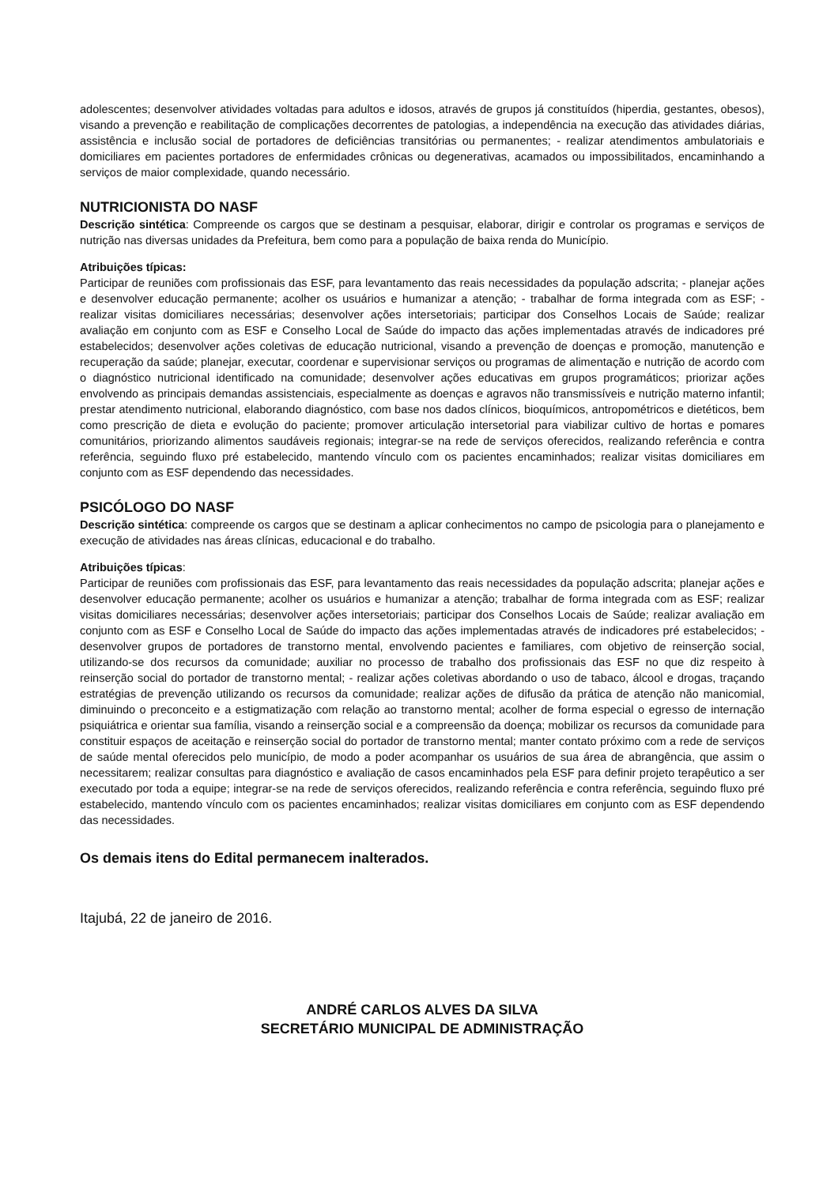adolescentes; desenvolver atividades voltadas para adultos e idosos, através de grupos já constituídos (hiperdia, gestantes, obesos), visando a prevenção e reabilitação de complicações decorrentes de patologias, a independência na execução das atividades diárias, assistência e inclusão social de portadores de deficiências transitórias ou permanentes; - realizar atendimentos ambulatoriais e domiciliares em pacientes portadores de enfermidades crônicas ou degenerativas, acamados ou impossibilitados, encaminhando a serviços de maior complexidade, quando necessário.
NUTRICIONISTA DO NASF
Descrição sintética: Compreende os cargos que se destinam a pesquisar, elaborar, dirigir e controlar os programas e serviços de nutrição nas diversas unidades da Prefeitura, bem como para a população de baixa renda do Município.
Atribuições típicas:
Participar de reuniões com profissionais das ESF, para levantamento das reais necessidades da população adscrita; - planejar ações e desenvolver educação permanente; acolher os usuários e humanizar a atenção; - trabalhar de forma integrada com as ESF; - realizar visitas domiciliares necessárias; desenvolver ações intersetoriais; participar dos Conselhos Locais de Saúde; realizar avaliação em conjunto com as ESF e Conselho Local de Saúde do impacto das ações implementadas através de indicadores pré estabelecidos; desenvolver ações coletivas de educação nutricional, visando a prevenção de doenças e promoção, manutenção e recuperação da saúde; planejar, executar, coordenar e supervisionar serviços ou programas de alimentação e nutrição de acordo com o diagnóstico nutricional identificado na comunidade; desenvolver ações educativas em grupos programáticos; priorizar ações envolvendo as principais demandas assistenciais, especialmente as doenças e agravos não transmissíveis e nutrição materno infantil; prestar atendimento nutricional, elaborando diagnóstico, com base nos dados clínicos, bioquímicos, antropométricos e dietéticos, bem como prescrição de dieta e evolução do paciente; promover articulação intersetorial para viabilizar cultivo de hortas e pomares comunitários, priorizando alimentos saudáveis regionais; integrar-se na rede de serviços oferecidos, realizando referência e contra referência, seguindo fluxo pré estabelecido, mantendo vínculo com os pacientes encaminhados; realizar visitas domiciliares em conjunto com as ESF dependendo das necessidades.
PSICÓLOGO DO NASF
Descrição sintética: compreende os cargos que se destinam a aplicar conhecimentos no campo de psicologia para o planejamento e execução de atividades nas áreas clínicas, educacional e do trabalho.
Atribuições típicas:
Participar de reuniões com profissionais das ESF, para levantamento das reais necessidades da população adscrita; planejar ações e desenvolver educação permanente; acolher os usuários e humanizar a atenção; trabalhar de forma integrada com as ESF; realizar visitas domiciliares necessárias; desenvolver ações intersetoriais; participar dos Conselhos Locais de Saúde; realizar avaliação em conjunto com as ESF e Conselho Local de Saúde do impacto das ações implementadas através de indicadores pré estabelecidos; - desenvolver grupos de portadores de transtorno mental, envolvendo pacientes e familiares, com objetivo de reinserção social, utilizando-se dos recursos da comunidade; auxiliar no processo de trabalho dos profissionais das ESF no que diz respeito à reinserção social do portador de transtorno mental; - realizar ações coletivas abordando o uso de tabaco, álcool e drogas, traçando estratégias de prevenção utilizando os recursos da comunidade; realizar ações de difusão da prática de atenção não manicomial, diminuindo o preconceito e a estigmatização com relação ao transtorno mental; acolher de forma especial o egresso de internação psiquiátrica e orientar sua família, visando a reinserção social e a compreensão da doença; mobilizar os recursos da comunidade para constituir espaços de aceitação e reinserção social do portador de transtorno mental; manter contato próximo com a rede de serviços de saúde mental oferecidos pelo município, de modo a poder acompanhar os usuários de sua área de abrangência, que assim o necessitarem; realizar consultas para diagnóstico e avaliação de casos encaminhados pela ESF para definir projeto terapêutico a ser executado por toda a equipe; integrar-se na rede de serviços oferecidos, realizando referência e contra referência, seguindo fluxo pré estabelecido, mantendo vínculo com os pacientes encaminhados; realizar visitas domiciliares em conjunto com as ESF dependendo das necessidades.
Os demais itens do Edital permanecem inalterados.
Itajubá, 22 de janeiro de 2016.
ANDRÉ CARLOS ALVES DA SILVA
SECRETÁRIO MUNICIPAL DE ADMINISTRAÇÃO